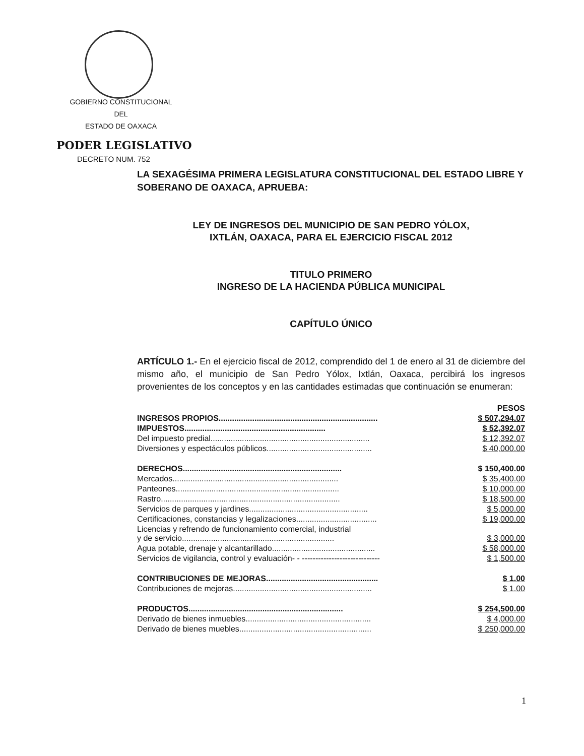GOBIERNO CONSTITUCIONAL
DEL
ESTADO DE OAXACA
PODER LEGISLATIVO
DECRETO NUM. 752
LA SEXAGÉSIMA PRIMERA LEGISLATURA CONSTITUCIONAL DEL ESTADO LIBRE Y SOBERANO DE OAXACA, APRUEBA:
LEY DE INGRESOS DEL MUNICIPIO DE SAN PEDRO YÓLOX,
IXTLÁN, OAXACA, PARA EL EJERCICIO FISCAL 2012
TITULO PRIMERO
INGRESO DE LA HACIENDA PÚBLICA MUNICIPAL
CAPÍTULO ÚNICO
ARTÍCULO 1.- En el ejercicio fiscal de 2012, comprendido del 1 de enero al 31 de diciembre del mismo año, el municipio de San Pedro Yólox, Ixtlán, Oaxaca, percibirá los ingresos provenientes de los conceptos y en las cantidades estimadas que continuación se enumeran:
| | PESOS |
| INGRESOS PROPIOS....................................................................... | $ 507,294.07 |
| IMPUESTOS............................................................... | $ 52,392.07 |
| Del impuesto predial....................................................................... | $ 12,392.07 |
| Diversiones y espectáculos públicos............................................... | $ 40,000.00 |
| DERECHOS....................................................................... | $ 150,400.00 |
| Mercados.......................................................................... | $ 35,400.00 |
| Panteones......................................................................... | $ 10,000.00 |
| Rastro................................................................................ | $ 18,500.00 |
| Servicios de parques y jardines..................................................... | $ 5,000.00 |
| Certificaciones, constancias y legalizaciones.................................... | $ 19,000.00 |
| Licencias y refrendo de funcionamiento comercial, industrial y de servicio.................................................................... | $ 3,000.00 |
| Agua potable, drenaje y alcantarillado.............................................. | $ 58,000.00 |
| Servicios de vigilancia, control y evaluación- - ----------------------------- | $ 1,500.00 |
| CONTRIBUCIONES DE MEJORAS.................................................. | $ 1.00 |
| Contribuciones de mejoras.............................................................. | $ 1.00 |
| PRODUCTOS..................................................................... | $ 254,500.00 |
| Derivado de bienes inmuebles........................................................ | $ 4,000.00 |
| Derivado de bienes muebles........................................................... | $ 250,000.00 |
1